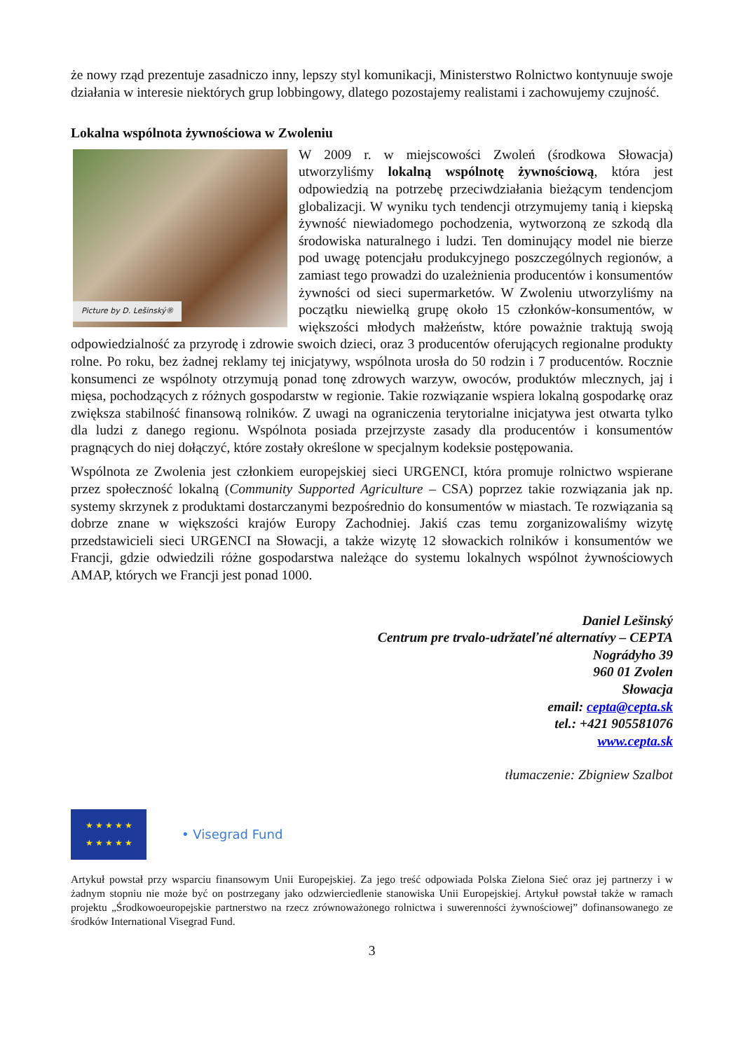że nowy rząd prezentuje zasadniczo inny, lepszy styl komunikacji, Ministerstwo Rolnictwo kontynuuje swoje działania w interesie niektórych grup lobbingowy, dlatego pozostajemy realistami i zachowujemy czujność.
Lokalna wspólnota żywnościowa w Zwoleniu
Picture by D. Lešinský®
W 2009 r. w miejscowości Zwoleń (środkowa Słowacja) utworzyliśmy lokalną wspólnotę żywnościową, która jest odpowiedzią na potrzebę przeciwdziałania bieżącym tendencjom globalizacji. W wyniku tych tendencji otrzymujemy tanią i kiepską żywność niewiadomego pochodzenia, wytworzoną ze szkodą dla środowiska naturalnego i ludzi. Ten dominujący model nie bierze pod uwagę potencjału produkcyjnego poszczególnych regionów, a zamiast tego prowadzi do uzależnienia producentów i konsumentów żywności od sieci supermarketów. W Zwoleniu utworzyliśmy na początku niewielką grupę około 15 członków-konsumentów, w większości młodych małżeństw, które poważnie traktują swoją odpowiedzialność za przyrodę i zdrowie swoich dzieci, oraz 3 producentów oferujących regionalne produkty rolne. Po roku, bez żadnej reklamy tej inicjatywy, wspólnota urosła do 50 rodzin i 7 producentów. Rocznie konsumenci ze wspólnoty otrzymują ponad tonę zdrowych warzyw, owoców, produktów mlecznych, jaj i mięsa, pochodzących z różnych gospodarstw w regionie. Takie rozwiązanie wspiera lokalną gospodarkę oraz zwiększa stabilność finansową rolników. Z uwagi na ograniczenia terytorialne inicjatywa jest otwarta tylko dla ludzi z danego regionu. Wspólnota posiada przejrzyste zasady dla producentów i konsumentów pragnących do niej dołączyć, które zostały określone w specjalnym kodeksie postępowania.
Wspólnota ze Zwolenia jest członkiem europejskiej sieci URGENCI, która promuje rolnictwo wspierane przez społeczność lokalną (Community Supported Agriculture – CSA) poprzez takie rozwiązania jak np. systemy skrzynek z produktami dostarczanymi bezpośrednio do konsumentów w miastach. Te rozwiązania są dobrze znane w większości krajów Europy Zachodniej. Jakiś czas temu zorganizowaliśmy wizytę przedstawicieli sieci URGENCI na Słowacji, a także wizytę 12 słowackich rolników i konsumentów we Francji, gdzie odwiedzili różne gospodarstwa należące do systemu lokalnych wspólnot żywnościowych AMAP, których we Francji jest ponad 1000.
Daniel Lešinský
Centrum pre trvalo-udržateľné alternatívy – CEPTA
Nográdyho 39
960 01 Zvolen
Słowacja
email: cepta@cepta.sk
tel.: +421 905581076
www.cepta.sk
tłumaczenie: Zbigniew Szalbot
★ ★ ★ ★ ★
★ ★ ★ ★ ★
• Visegrad Fund
Artykuł powstał przy wsparciu finansowym Unii Europejskiej. Za jego treść odpowiada Polska Zielona Sieć oraz jej partnerzy i w żadnym stopniu nie może być on postrzegany jako odzwierciedlenie stanowiska Unii Europejskiej. Artykuł powstał także w ramach projektu „Środkowoeuropejskie partnerstwo na rzecz zrównoważonego rolnictwa i suwerenności żywnościowej” dofinansowanego ze środków International Visegrad Fund.
3